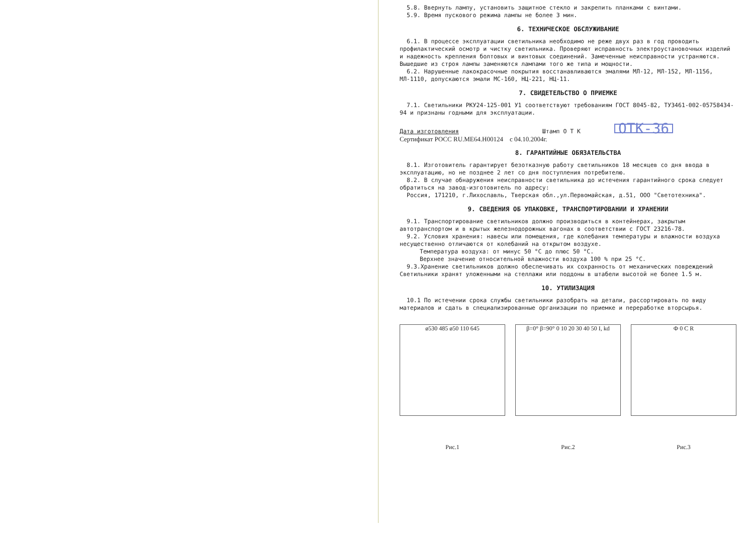5.8. Ввернуть лампу, установить защитное стекло и закрепить планками с винтами.
5.9. Время пускового режима лампы не более 3 мин.
6. ТЕХНИЧЕСКОЕ ОБСЛУЖИВАНИЕ
6.1. В процессе эксплуатации светильника необходимо не реже двух раз в год проводить профилактический осмотр и чистку светильника. Проверяют исправность электроустановочных изделий и надежность крепления болтовых и винтовых соединений. Замеченные неисправности устраняются. Вышедшие из строя лампы заменяются лампами того же типа и мощности.
6.2. Нарушенные лакокрасочные покрытия восстанавливаются эмалями МЛ-12, МЛ-152, МЛ-1156, МЛ-1110, допускаются эмали МС-160, НЦ-221, НЦ-11.
7. СВИДЕТЕЛЬСТВО О ПРИЕМКЕ
7.1. Светильники РКУ24-125-001 У1 соответствуют требованиям ГОСТ 8045-82, ТУ3461-002-05758434-94 и признаны годными для эксплуатации.
Дата изготовления Штамп О Т К ОТК-36
Сертификат РОСС RU.ME64.H00124 с 04.10.2004г.
8. ГАРАНТИЙНЫЕ ОБЯЗАТЕЛЬСТВА
8.1. Изготовитель гарантирует безотказную работу светильников 18 месяцев со дня ввода в эксплуатацию, но не позднее 2 лет со дня поступления потребителю.
8.2. В случае обнаружения неисправности светильника до истечения гарантийного срока следует обратиться на завод-изготовитель по адресу:
Россия, 171210, г.Лихославль, Тверская обл.,ул.Первомайская, д.51, ООО "Светотехника".
9. СВЕДЕНИЯ ОБ УПАКОВКЕ, ТРАНСПОРТИРОВАНИИ И ХРАНЕНИИ
9.1. Транспортирование светильников должно производиться в контейнерах, закрытым автотранспортом и в крытых железнодорожных вагонах в соответствии с ГОСТ 23216-78.
9.2. Условия хранения: навесы или помещения, где колебания температуры и влажности воздуха несущественно отличаются от колебаний на открытом воздухе.
Температура воздуха: от минус 50 °С до плюс 50 °С.
Верхнее значение относительной влажности воздуха 100 % при 25 °С.
9.3.Хранение светильников должно обеспечивать их сохранность от механических повреждений Светильники хранят уложенными на стеллажи или поддоны в штабели высотой не более 1.5 м.
10. УТИЛИЗАЦИЯ
10.1 По истечении срока службы светильники разобрать на детали, рассортировать по виду материалов и сдать в специализированные организации по приемке и переработке вторсырья.
ø530 485 ø50 110 645
Рис.1
β=0° β=90° 0 10 20 30 40 50 I, kd
Рис.2
Ф 0 C R
Рис.3